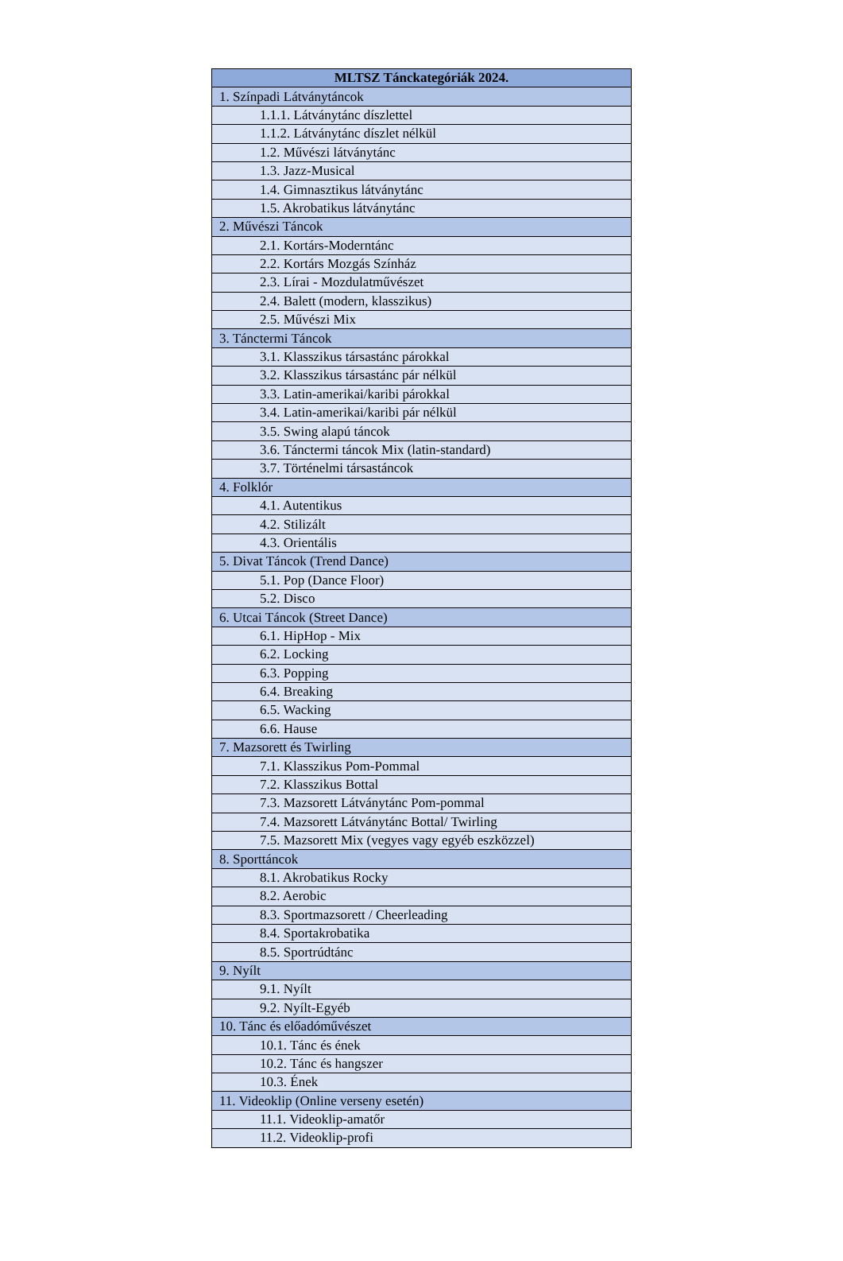| MLTSZ Tánckategóriák 2024. |
| --- |
| 1. Színpadi Látványtáncok |
| 1.1.1. Látványtánc díszlettel |
| 1.1.2. Látványtánc díszlet nélkül |
| 1.2. Művészi látványtánc |
| 1.3. Jazz-Musical |
| 1.4. Gimnasztikus látványtánc |
| 1.5. Akrobatikus látványtánc |
| 2. Művészi Táncok |
| 2.1. Kortárs-Moderntánc |
| 2.2. Kortárs Mozgás Színház |
| 2.3. Lírai - Mozdulatművészet |
| 2.4. Balett (modern, klasszikus) |
| 2.5. Művészi Mix |
| 3. Tánctermi Táncok |
| 3.1. Klasszikus társastánc párokkal |
| 3.2. Klasszikus társastánc pár nélkül |
| 3.3. Latin-amerikai/karibi párokkal |
| 3.4. Latin-amerikai/karibi pár nélkül |
| 3.5. Swing alapú táncok |
| 3.6. Tánctermi táncok Mix (latin-standard) |
| 3.7. Történelmi társastáncok |
| 4. Folklór |
| 4.1. Autentikus |
| 4.2. Stilizált |
| 4.3. Orientális |
| 5. Divat Táncok (Trend Dance) |
| 5.1. Pop (Dance Floor) |
| 5.2. Disco |
| 6. Utcai Táncok (Street Dance) |
| 6.1. HipHop - Mix |
| 6.2. Locking |
| 6.3. Popping |
| 6.4. Breaking |
| 6.5. Wacking |
| 6.6. Hause |
| 7. Mazsorett és Twirling |
| 7.1. Klasszikus Pom-Pommal |
| 7.2. Klasszikus Bottal |
| 7.3. Mazsorett Látványtánc Pom-pommal |
| 7.4. Mazsorett Látványtánc Bottal/ Twirling |
| 7.5. Mazsorett Mix (vegyes vagy egyéb eszközzel) |
| 8. Sporttáncok |
| 8.1. Akrobatikus Rocky |
| 8.2. Aerobic |
| 8.3. Sportmazsorett / Cheerleading |
| 8.4. Sportakrobatika |
| 8.5. Sportrúdtánc |
| 9. Nyílt |
| 9.1. Nyílt |
| 9.2. Nyílt-Egyéb |
| 10. Tánc és előadóművészet |
| 10.1. Tánc és ének |
| 10.2. Tánc és hangszer |
| 10.3. Ének |
| 11. Videoklip (Online verseny esetén) |
| 11.1. Videoklip-amatőr |
| 11.2. Videoklip-profi |